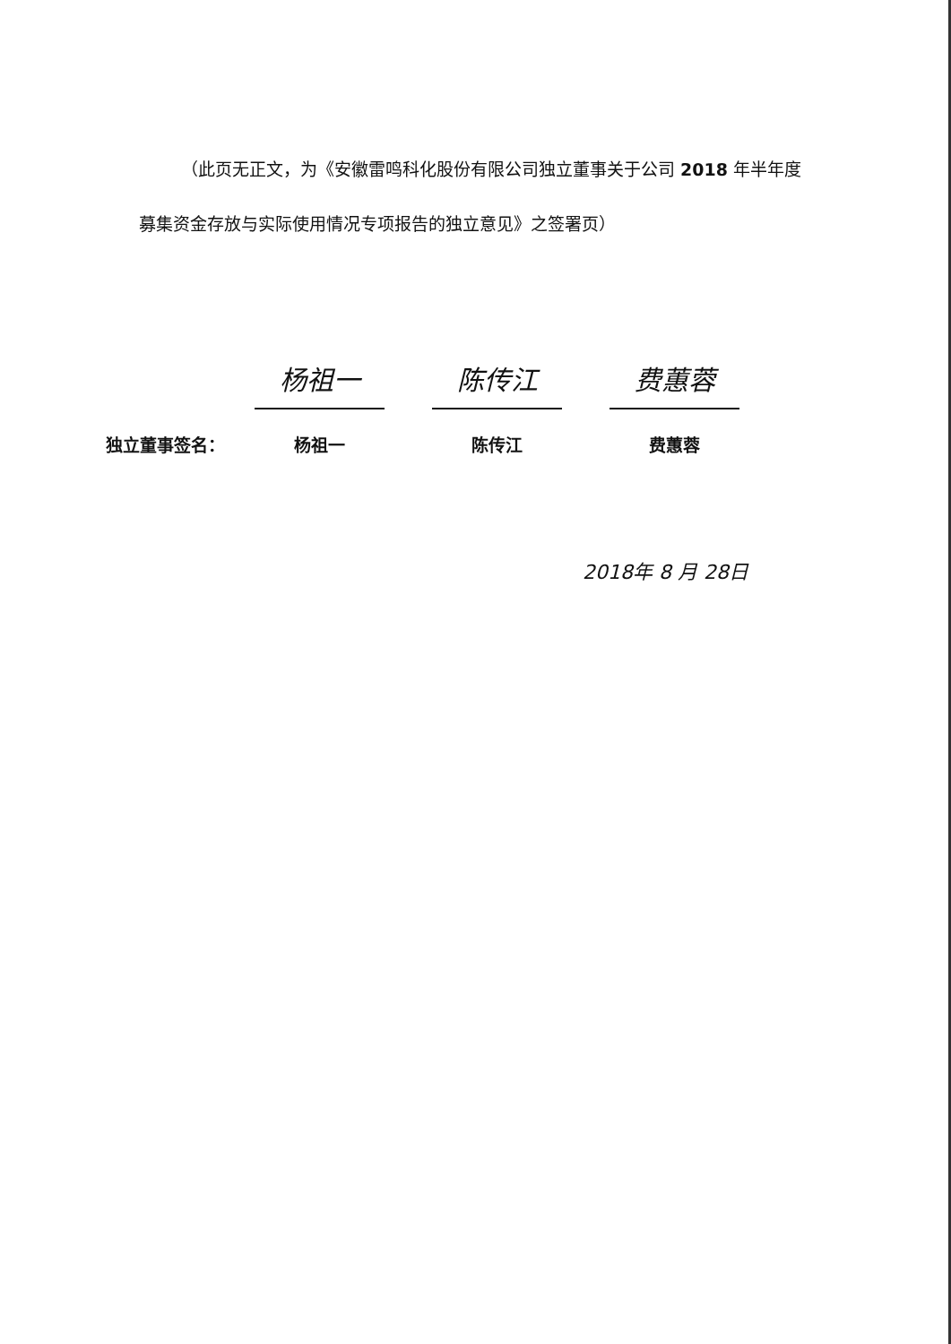（此页无正文，为《安徽雷鸣科化股份有限公司独立董事关于公司 2018 年半年度募集资金存放与实际使用情况专项报告的独立意见》之签署页）
独立董事签名：
杨祖一
杨祖一
陈传江
陈传江
费蕙蓉
费蕙蓉
2018年 8 月 28日